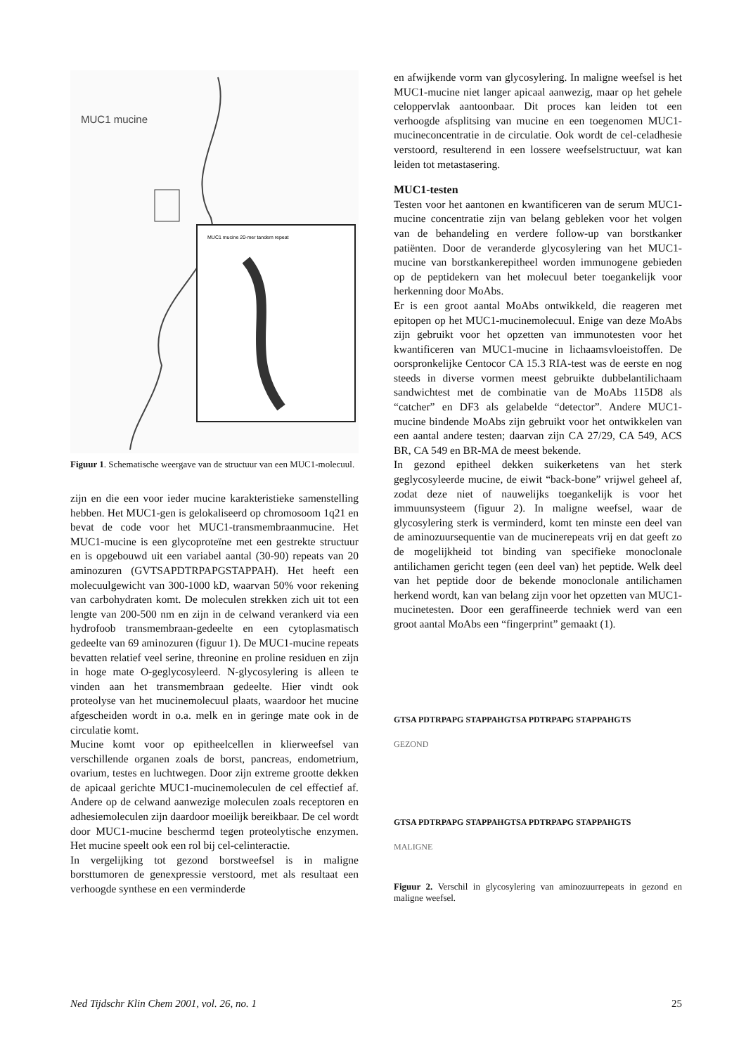MUC1 mucine
MUC1 mucine 20-mer tandem repeat
Figuur 1. Schematische weergave van de structuur van een MUC1-molecuul.
zijn en die een voor ieder mucine karakteristieke samenstelling hebben. Het MUC1-gen is gelokaliseerd op chromosoom 1q21 en bevat de code voor het MUC1-transmembraanmucine. Het MUC1-mucine is een glycoproteïne met een gestrekte structuur en is opgebouwd uit een variabel aantal (30-90) repeats van 20 aminozuren (GVTSAPDTRPAPGSTAPPAH). Het heeft een molecuulgewicht van 300-1000 kD, waarvan 50% voor rekening van carbohydraten komt. De moleculen strekken zich uit tot een lengte van 200-500 nm en zijn in de celwand verankerd via een hydrofoob transmembraan-gedeelte en een cytoplasmatisch gedeelte van 69 aminozuren (figuur 1). De MUC1-mucine repeats bevatten relatief veel serine, threonine en proline residuen en zijn in hoge mate O-geglycosyleerd. N-glycosylering is alleen te vinden aan het transmembraan gedeelte. Hier vindt ook proteolyse van het mucinemolecuul plaats, waardoor het mucine afgescheiden wordt in o.a. melk en in geringe mate ook in de circulatie komt.
Mucine komt voor op epitheelcellen in klierweefsel van verschillende organen zoals de borst, pancreas, endometrium, ovarium, testes en luchtwegen. Door zijn extreme grootte dekken de apicaal gerichte MUC1-mucinemoleculen de cel effectief af. Andere op de celwand aanwezige moleculen zoals receptoren en adhesiemoleculen zijn daardoor moeilijk bereikbaar. De cel wordt door MUC1-mucine beschermd tegen proteolytische enzymen. Het mucine speelt ook een rol bij cel-celinteractie.
In vergelijking tot gezond borstweefsel is in maligne borsttumoren de genexpressie verstoord, met als resultaat een verhoogde synthese en een verminderde
en afwijkende vorm van glycosylering. In maligne weefsel is het MUC1-mucine niet langer apicaal aanwezig, maar op het gehele celoppervlak aantoonbaar. Dit proces kan leiden tot een verhoogde afsplitsing van mucine en een toegenomen MUC1-mucineconcentratie in de circulatie. Ook wordt de cel-celadhesie verstoord, resulterend in een lossere weefselstructuur, wat kan leiden tot metastasering.
MUC1-testen
Testen voor het aantonen en kwantificeren van de serum MUC1-mucine concentratie zijn van belang gebleken voor het volgen van de behandeling en verdere follow-up van borstkanker patiënten. Door de veranderde glycosylering van het MUC1-mucine van borstkankerepitheel worden immunogene gebieden op de peptidekern van het molecuul beter toegankelijk voor herkenning door MoAbs.
Er is een groot aantal MoAbs ontwikkeld, die reageren met epitopen op het MUC1-mucinemolecuul. Enige van deze MoAbs zijn gebruikt voor het opzetten van immunotesten voor het kwantificeren van MUC1-mucine in lichaamsvloeistoffen. De oorspronkelijke Centocor CA 15.3 RIA-test was de eerste en nog steeds in diverse vormen meest gebruikte dubbelantilichaam sandwichtest met de combinatie van de MoAbs 115D8 als “catcher” en DF3 als gelabelde “detector”. Andere MUC1-mucine bindende MoAbs zijn gebruikt voor het ontwikkelen van een aantal andere testen; daarvan zijn CA 27/29, CA 549, ACS BR, CA 549 en BR-MA de meest bekende.
In gezond epitheel dekken suikerketens van het sterk geglycosyleerde mucine, de eiwit “back-bone” vrijwel geheel af, zodat deze niet of nauwelijks toegankelijk is voor het immuunsysteem (figuur 2). In maligne weefsel, waar de glycosylering sterk is verminderd, komt ten minste een deel van de aminozuursequentie van de mucinerepeats vrij en dat geeft zo de mogelijkheid tot binding van specifieke monoclonale antilichamen gericht tegen (een deel van) het peptide. Welk deel van het peptide door de bekende monoclonale antilichamen herkend wordt, kan van belang zijn voor het opzetten van MUC1-mucinetesten. Door een geraffineerde techniek werd van een groot aantal MoAbs een “fingerprint” gemaakt (1).
GTSA PDTRPAPG STAPPAHGTSA PDTRPAPG STAPPAHGTS
GEZOND
GTSA PDTRPAPG STAPPAHGTSA PDTRPAPG STAPPAHGTS
MALIGNE
Figuur 2. Verschil in glycosylering van aminozuurrepeats in gezond en maligne weefsel.
Ned Tijdschr Klin Chem 2001, vol. 26, no. 1 25